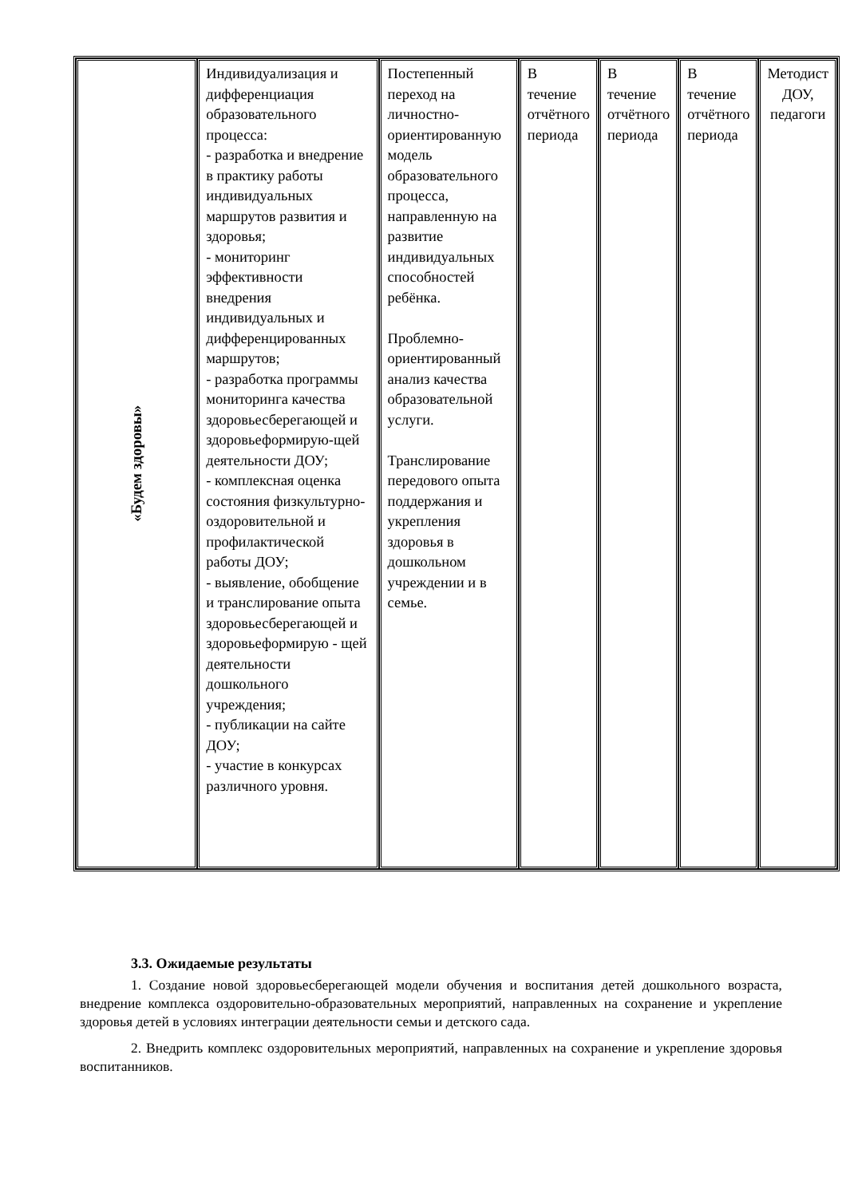| «Будем здоровы» | Индивидуализация и дифференциация образовательного процесса: - разработка и внедрение в практику работы индивидуальных маршрутов развития и здоровья; - мониторинг эффективности внедрения индивидуальных и дифференцированных маршрутов; - разработка программы мониторинга качества здоровьесберегающей и здоровьеформирую-щей деятельности ДОУ; - комплексная оценка состояния физкультурно-оздоровительной и профилактической работы ДОУ; - выявление, обобщение и транслирование опыта здоровьесберегающей и здоровьеформирую - щей деятельности дошкольного учреждения; - публикации на сайте ДОУ; - участие в конкурсах различного уровня. | Постепенный переход на личностно-ориентированную модель образовательного процесса, направленную на развитие индивидуальных способностей ребёнка. Проблемно-ориентированный анализ качества образовательной услуги. Транслирование передового опыта поддержания и укрепления здоровья в дошкольном учреждении и в семье. | В течение отчётного периода | В течение отчётного периода | В течение отчётного периода | Методист ДОУ, педагоги |
3.3. Ожидаемые результаты
1. Создание новой здоровьесберегающей модели обучения и воспитания детей дошкольного возраста, внедрение комплекса оздоровительно-образовательных мероприятий, направленных на сохранение и укрепление здоровья детей в условиях интеграции деятельности семьи и детского сада.
2. Внедрить комплекс оздоровительных мероприятий, направленных на сохранение и укрепление здоровья воспитанников.